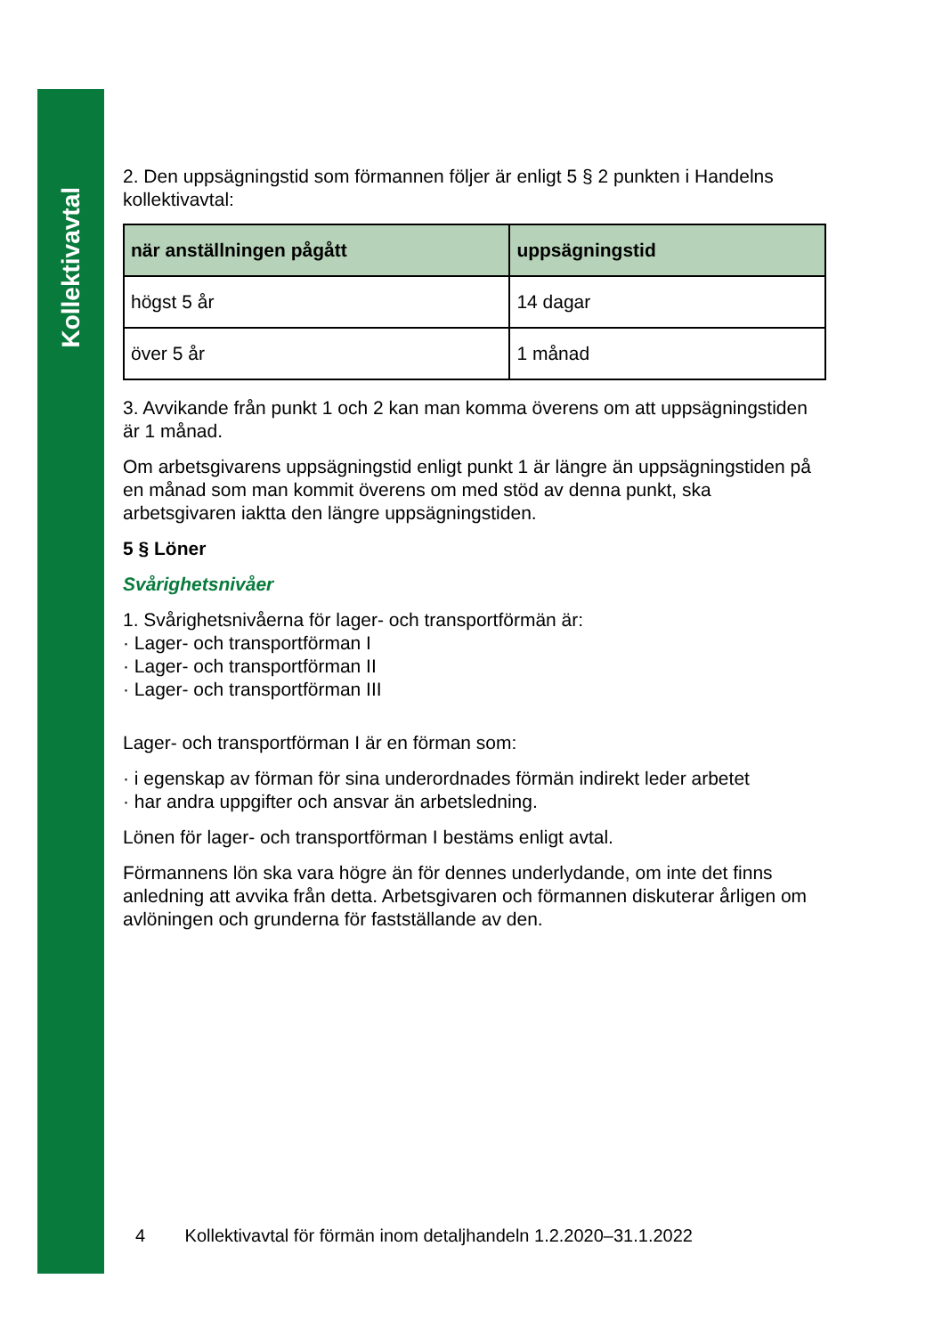Kollektivavtal
2. Den uppsägningstid som förmannen följer är enligt 5 § 2 punkten i Handelns kollektivavtal:
| när anställningen pågått | uppsägningstid |
| --- | --- |
| högst 5 år | 14 dagar |
| över 5 år | 1 månad |
3. Avvikande från punkt 1 och 2 kan man komma överens om att uppsägningstiden är 1 månad.
Om arbetsgivarens uppsägningstid enligt punkt 1 är längre än uppsägningstiden på en månad som man kommit överens om med stöd av denna punkt, ska arbetsgivaren iaktta den längre uppsägningstiden.
5 § Löner
Svårighetsnivåer
1. Svårighetsnivåerna för lager- och transportförmän är:
· Lager- och transportförman I
· Lager- och transportförman II
· Lager- och transportförman III
Lager- och transportförman I är en förman som:
· i egenskap av förman för sina underordnades förmän indirekt leder arbetet
· har andra uppgifter och ansvar än arbetsledning.
Lönen för lager- och transportförman I bestäms enligt avtal.
Förmannens lön ska vara högre än för dennes underlydande, om inte det finns anledning att avvika från detta. Arbetsgivaren och förmannen diskuterar årligen om avlöningen och grunderna för fastställande av den.
4 Kollektivavtal för förmän inom detaljhandeln 1.2.2020–31.1.2022